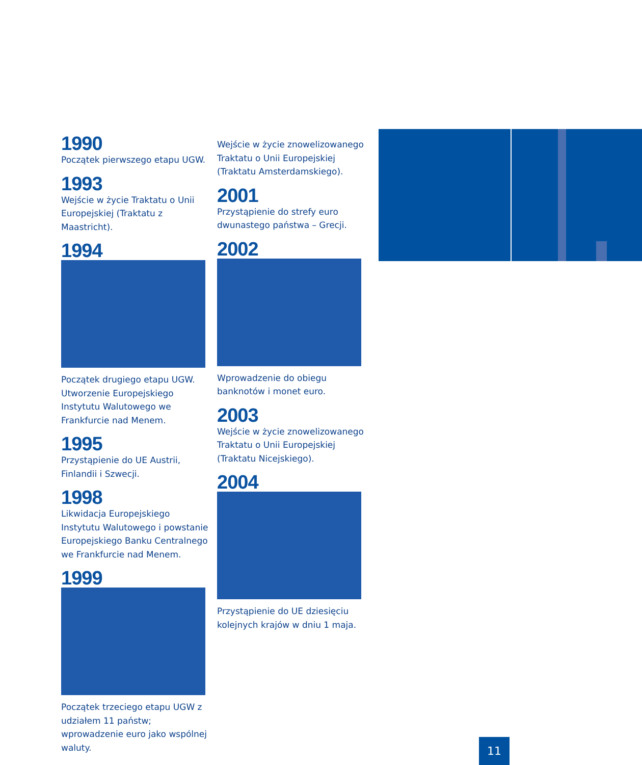1990
Początek pierwszego etapu UGW.
1993
Wejście w życie Traktatu o Unii Europejskiej (Traktatu z Maastricht).
1994
Początek drugiego etapu UGW. Utworzenie Europejskiego Instytutu Walutowego we Frankfurcie nad Menem.
1995
Przystąpienie do UE Austrii, Finlandii i Szwecji.
1998
Likwidacja Europejskiego Instytutu Walutowego i powstanie Europejskiego Banku Centralnego we Frankfurcie nad Menem.
1999
Początek trzeciego etapu UGW z udziałem 11 państw; wprowadzenie euro jako wspólnej waluty.
Wejście w życie znowelizowanego Traktatu o Unii Europejskiej (Traktatu Amsterdamskiego).
2001
Przystąpienie do strefy euro dwunastego państwa – Grecji.
2002
Wprowadzenie do obiegu banknotów i monet euro.
2003
Wejście w życie znowelizowanego Traktatu o Unii Europejskiej (Traktatu Nicejskiego).
2004
Przystąpienie do UE dziesięciu kolejnych krajów w dniu 1 maja.
11